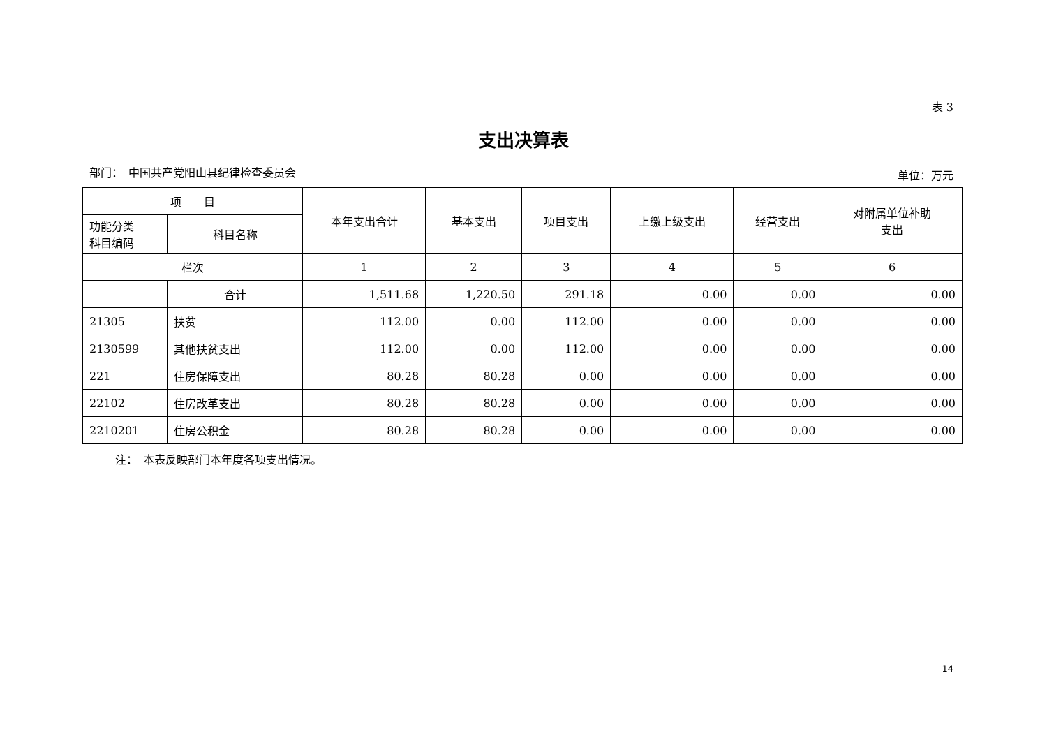表 3
支出决算表
部门：　中国共产党阳山县纪律检查委员会
单位：万元
| 项 目 | | 本年支出合计 | 基本支出 | 项目支出 | 上缴上级支出 | 经营支出 | 对附属单位补助 支出 |
| --- | --- | --- | --- | --- | --- | --- | --- |
| 功能分类 科目编码 | 科目名称 | | | | | | |
| 栏次 | | 1 | 2 | 3 | 4 | 5 | 6 |
| | 合计 | 1,511.68 | 1,220.50 | 291.18 | 0.00 | 0.00 | 0.00 |
| 21305 | 扶贫 | 112.00 | 0.00 | 112.00 | 0.00 | 0.00 | 0.00 |
| 2130599 | 其他扶贫支出 | 112.00 | 0.00 | 112.00 | 0.00 | 0.00 | 0.00 |
| 221 | 住房保障支出 | 80.28 | 80.28 | 0.00 | 0.00 | 0.00 | 0.00 |
| 22102 | 住房改革支出 | 80.28 | 80.28 | 0.00 | 0.00 | 0.00 | 0.00 |
| 2210201 | 住房公积金 | 80.28 | 80.28 | 0.00 | 0.00 | 0.00 | 0.00 |
注：　本表反映部门本年度各项支出情况。
14